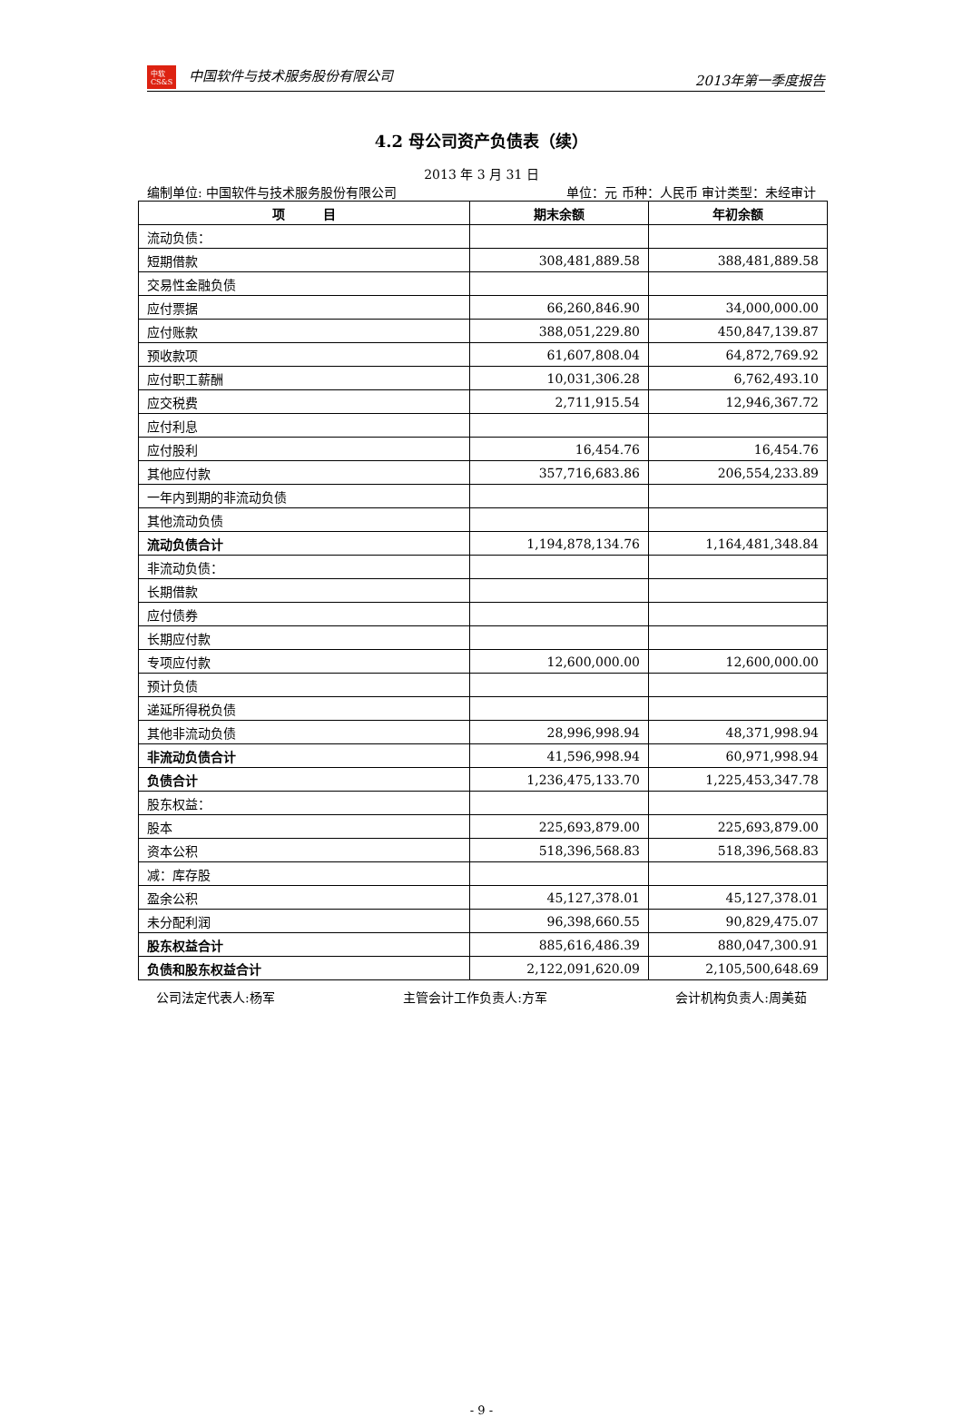中软
CS&S 中国软件与技术服务股份有限公司 2013年第一季度报告
4.2 母公司资产负债表（续）
2013 年 3 月 31 日
编制单位: 中国软件与技术服务股份有限公司 单位：元 币种：人民币 审计类型：未经审计
| 项 目 | 期末余额 | 年初余额 |
| --- | --- | --- |
| 流动负债： | | |
| 短期借款 | 308,481,889.58 | 388,481,889.58 |
| 交易性金融负债 | | |
| 应付票据 | 66,260,846.90 | 34,000,000.00 |
| 应付账款 | 388,051,229.80 | 450,847,139.87 |
| 预收款项 | 61,607,808.04 | 64,872,769.92 |
| 应付职工薪酬 | 10,031,306.28 | 6,762,493.10 |
| 应交税费 | 2,711,915.54 | 12,946,367.72 |
| 应付利息 | | |
| 应付股利 | 16,454.76 | 16,454.76 |
| 其他应付款 | 357,716,683.86 | 206,554,233.89 |
| 一年内到期的非流动负债 | | |
| 其他流动负债 | | |
| 流动负债合计 | 1,194,878,134.76 | 1,164,481,348.84 |
| 非流动负债： | | |
| 长期借款 | | |
| 应付债券 | | |
| 长期应付款 | | |
| 专项应付款 | 12,600,000.00 | 12,600,000.00 |
| 预计负债 | | |
| 递延所得税负债 | | |
| 其他非流动负债 | 28,996,998.94 | 48,371,998.94 |
| 非流动负债合计 | 41,596,998.94 | 60,971,998.94 |
| 负债合计 | 1,236,475,133.70 | 1,225,453,347.78 |
| 股东权益： | | |
| 股本 | 225,693,879.00 | 225,693,879.00 |
| 资本公积 | 518,396,568.83 | 518,396,568.83 |
| 减：库存股 | | |
| 盈余公积 | 45,127,378.01 | 45,127,378.01 |
| 未分配利润 | 96,398,660.55 | 90,829,475.07 |
| 股东权益合计 | 885,616,486.39 | 880,047,300.91 |
| 负债和股东权益合计 | 2,122,091,620.09 | 2,105,500,648.69 |
公司法定代表人:杨军 主管会计工作负责人:方军 会计机构负责人:周美茹
- 9 -